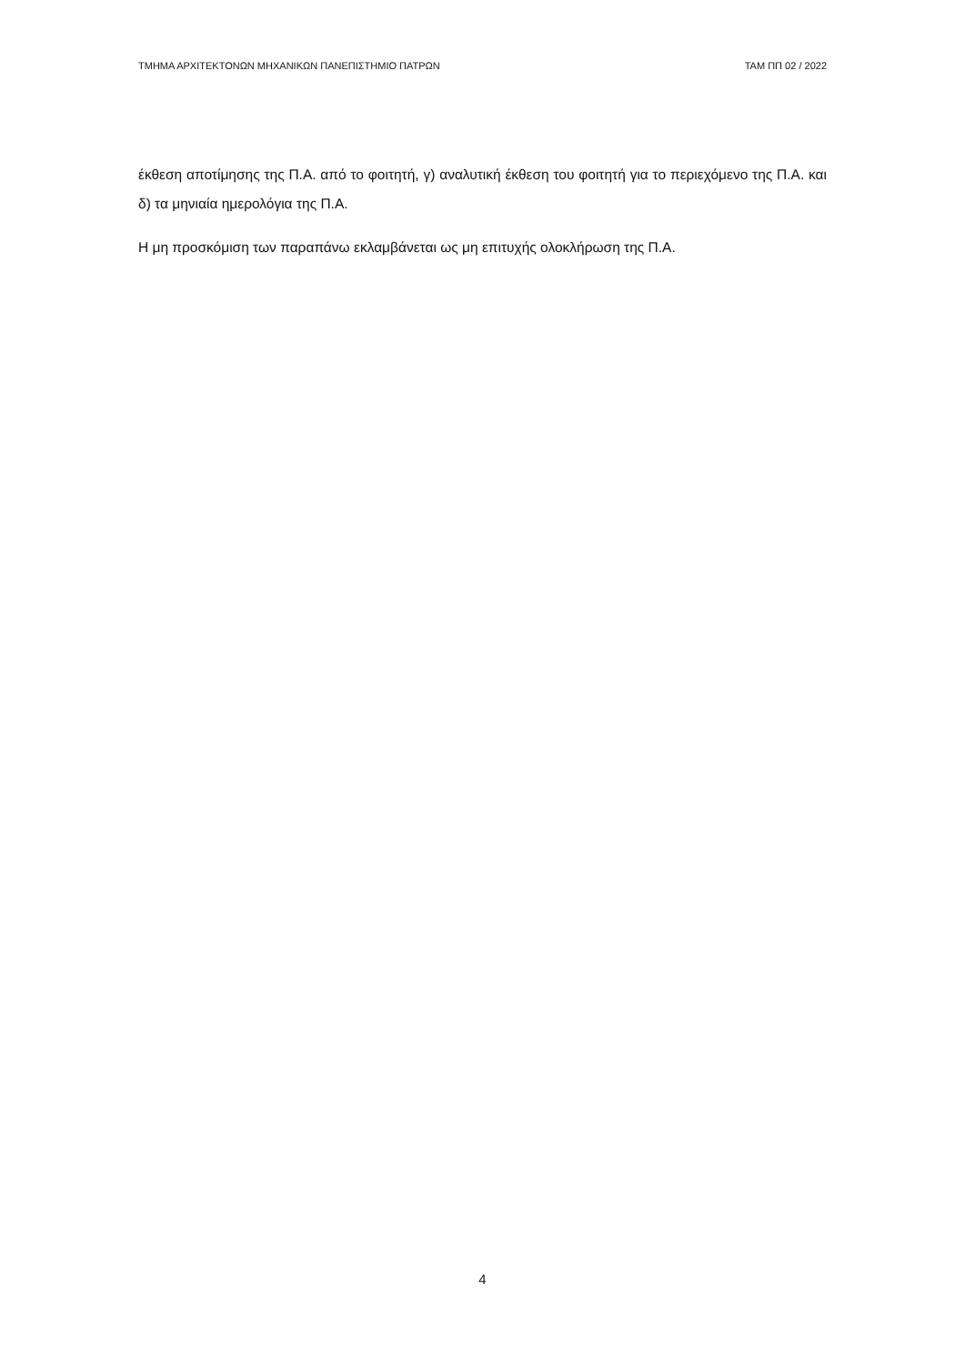ΤΜΗΜΑ ΑΡΧΙΤΕΚΤΟΝΩΝ ΜΗΧΑΝΙΚΩΝ ΠΑΝΕΠΙΣΤΗΜΙΟ ΠΑΤΡΩΝ ΤΑΜ ΠΠ 02 / 2022
έκθεση αποτίμησης της Π.Α. από το φοιτητή, γ) αναλυτική έκθεση του φοιτητή για το περιεχόμενο της Π.Α. και δ) τα μηνιαία ημερολόγια της Π.Α.
Η μη προσκόμιση των παραπάνω εκλαμβάνεται ως μη επιτυχής ολοκλήρωση της Π.Α.
4